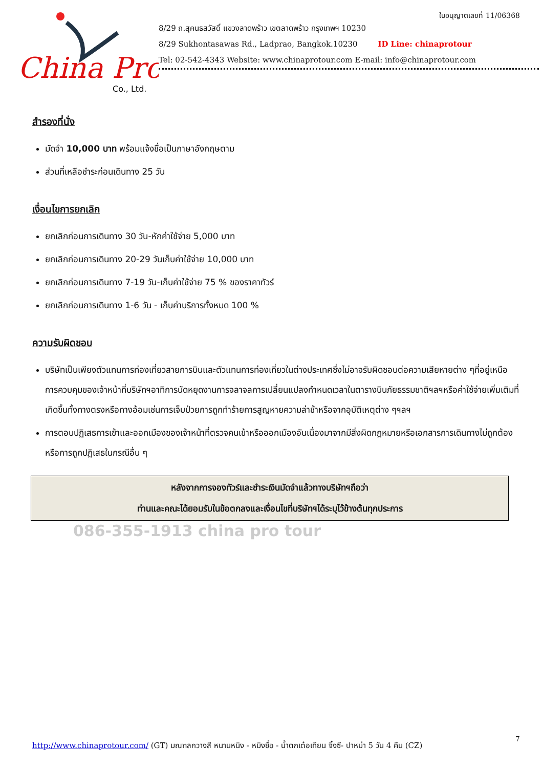China Pro
Co., Ltd.
ใบอนุญาตเลขที่ 11/06368
8/29 ถ.สุคนธสวัสดิ์ แขวงลาดพร้าว เขตลาดพร้าว กรุงเทพฯ 10230
8/29 Sukhontasawas Rd., Ladprao, Bangkok.10230 ID Line: chinaprotour
Tel: 02-542-4343 Website: www.chinaprotour.com E-mail: info@chinaprotour.com
สำรองที่นั่ง
มัดจำ 10,000 บาท พร้อมแจ้งชื่อเป็นภาษาอังกฤษตาม
ส่วนที่เหลือชำระก่อนเดินทาง 25 วัน
เงื่อนไขการยกเลิก
ยกเลิกก่อนการเดินทาง 30 วัน-หักค่าใช้จ่าย 5,000 บาท
ยกเลิกก่อนการเดินทาง 20-29 วันเก็บค่าใช้จ่าย 10,000 บาท
ยกเลิกก่อนการเดินทาง 7-19 วัน-เก็บค่าใช้จ่าย 75 % ของราคาทัวร์
ยกเลิกก่อนการเดินทาง 1-6 วัน - เก็บค่าบริการทั้งหมด 100 %
ความรับผิดชอบ
บริษัทเป็นเพียงตัวแทนการท่องเที่ยวสายการบินและตัวแทนการท่องเที่ยวในต่างประเทศซึ่งไม่อาจรับผิดชอบต่อความเสียหายต่าง ๆที่อยู่เหนือการควบคุมของเจ้าหน้าที่บริษัทฯอาทิการนัดหยุดงานการจลาจลการเปลี่ยนแปลงกำหนดเวลาในตารางบินภัยธรรมชาติฯลฯหรือค่าใช้จ่ายเพิ่มเติมที่เกิดขึ้นทั้งทางตรงหรือทางอ้อมเช่นการเจ็บป่วยการถูกทำร้ายการสูญหายความล่าช้าหรือจากอุบัติเหตุต่าง ๆฯลฯ
การตอบปฏิเสธการเข้าและออกเมืองของเจ้าหน้าที่ตรวจคนเข้าหรือออกเมืองอันเนื่องมาจากมีสิ่งผิดกฎหมายหรือเอกสารการเดินทางไม่ถูกต้องหรือการถูกปฏิเสธในกรณีอื่น ๆ
หลังจากการจองทัวร์และชำระเงินมัดจำแล้วทางบริษัทฯถือว่า
ท่านและคณะได้ยอมรับในข้อตกลงและเงื่อนไขที่บริษัทฯได้ระบุไว้ข้างต้นทุกประการ
086-355-1913 china pro tour
7
http://www.chinaprotour.com/ (GT) มณฑลกวางสี หนานหนิง - หมิงซื่อ - น้ำตกเต๋อเทียน จิ้งซี- ปาหม่า 5 วัน 4 คืน (CZ)